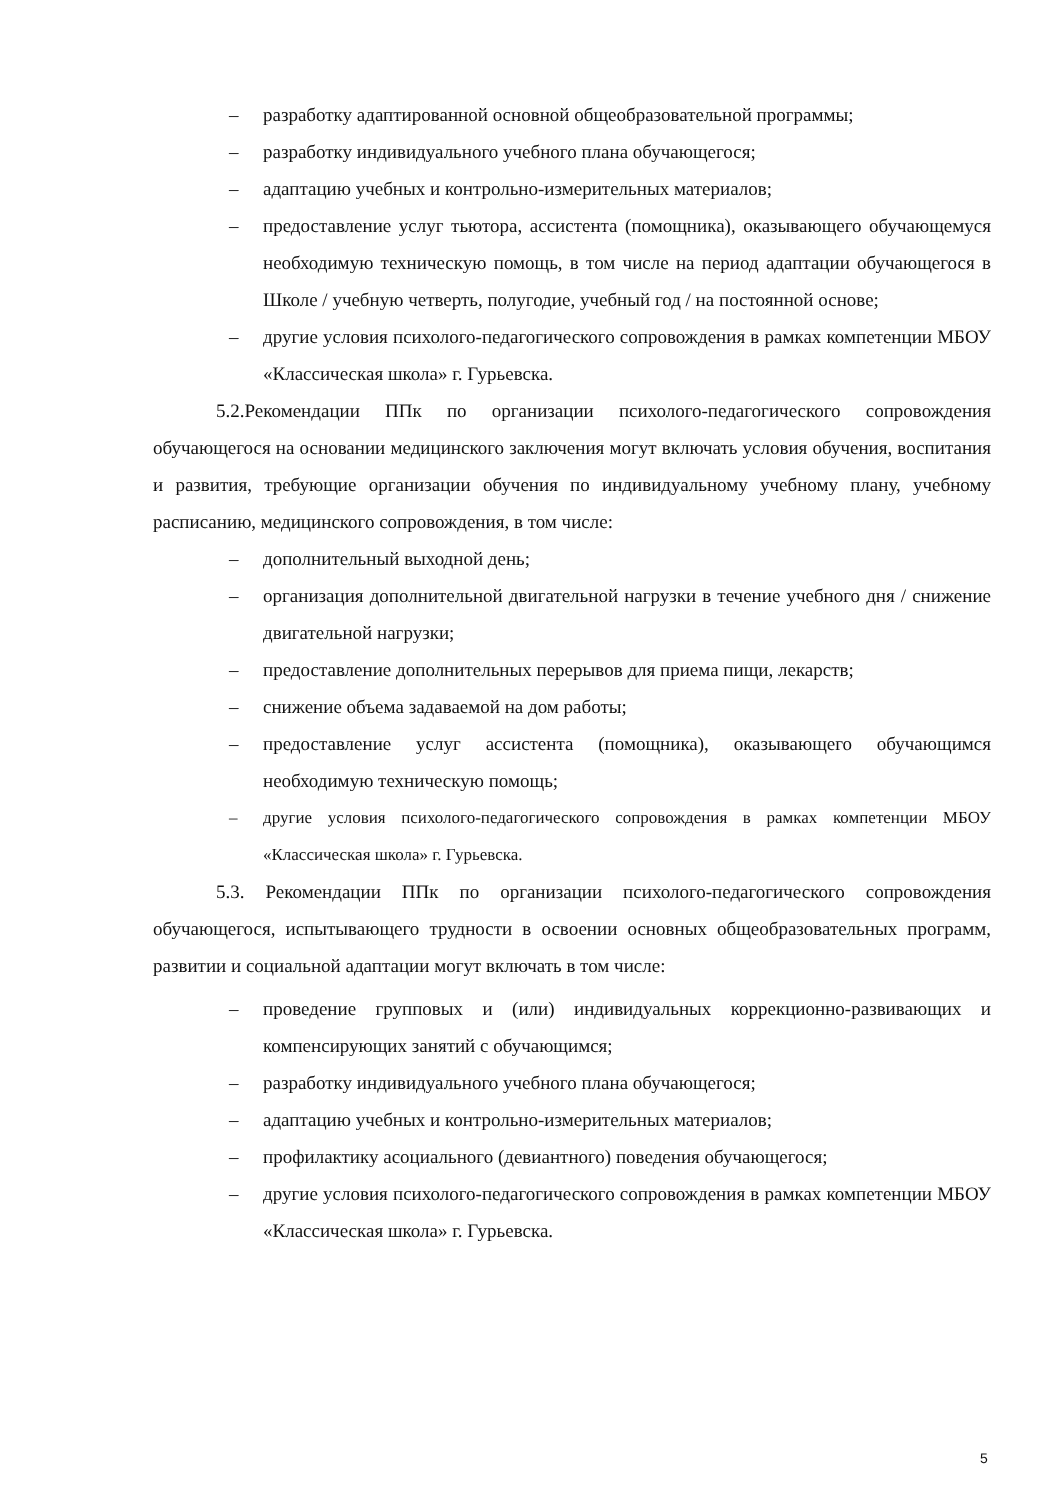– разработку адаптированной основной общеобразовательной программы;
– разработку индивидуального учебного плана обучающегося;
– адаптацию учебных и контрольно-измерительных материалов;
– предоставление услуг тьютора, ассистента (помощника), оказывающего обучающемуся необходимую техническую помощь, в том числе на период адаптации обучающегося в Школе / учебную четверть, полугодие, учебный год / на постоянной основе;
– другие условия психолого-педагогического сопровождения в рамках компетенции МБОУ «Классическая школа» г. Гурьевска.
5.2.Рекомендации ППк по организации психолого-педагогического сопровождения обучающегося на основании медицинского заключения могут включать условия обучения, воспитания и развития, требующие организации обучения по индивидуальному учебному плану, учебному расписанию, медицинского сопровождения, в том числе:
– дополнительный выходной день;
– организация дополнительной двигательной нагрузки в течение учебного дня / снижение двигательной нагрузки;
– предоставление дополнительных перерывов для приема пищи, лекарств;
– снижение объема задаваемой на дом работы;
– предоставление услуг ассистента (помощника), оказывающего обучающимся необходимую техническую помощь;
– другие условия психолого-педагогического сопровождения в рамках компетенции МБОУ «Классическая школа» г. Гурьевска.
5.3. Рекомендации ППк по организации психолого-педагогического сопровождения обучающегося, испытывающего трудности в освоении основных общеобразовательных программ, развитии и социальной адаптации могут включать в том числе:
– проведение групповых и (или) индивидуальных коррекционно-развивающих и компенсирующих занятий с обучающимся;
– разработку индивидуального учебного плана обучающегося;
– адаптацию учебных и контрольно-измерительных материалов;
– профилактику асоциального (девиантного) поведения обучающегося;
– другие условия психолого-педагогического сопровождения в рамках компетенции МБОУ «Классическая школа» г. Гурьевска.
5